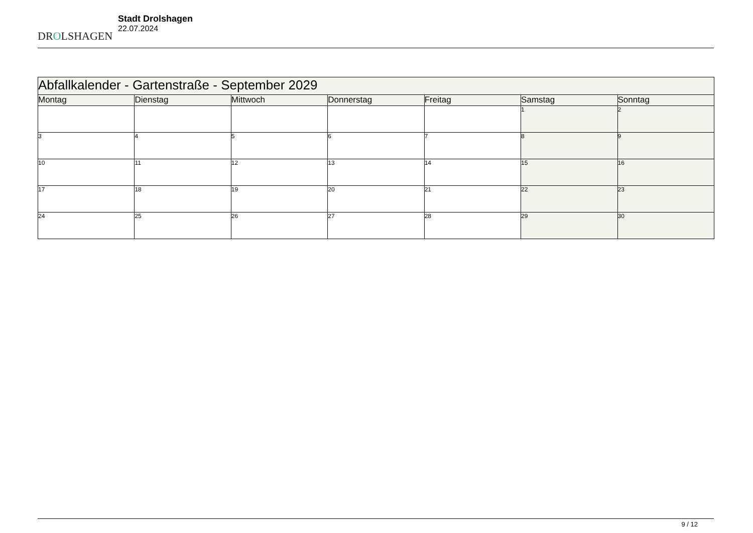DROLSHAGEN
Stadt Drolshagen
22.07.2024
| Abfallkalender - Gartenstraße - September 2029 | | | | | | |
| Montag | Dienstag | Mittwoch | Donnerstag | Freitag | Samstag | Sonntag |
| | | | | | 1 | 2 |
| 3 | 4 | 5 | 6 | 7 | 8 | 9 |
| 10 | 11 | 12 | 13 | 14 | 15 | 16 |
| 17 | 18 | 19 | 20 | 21 | 22 | 23 |
| 24 | 25 | 26 | 27 | 28 | 29 | 30 |
9 / 12